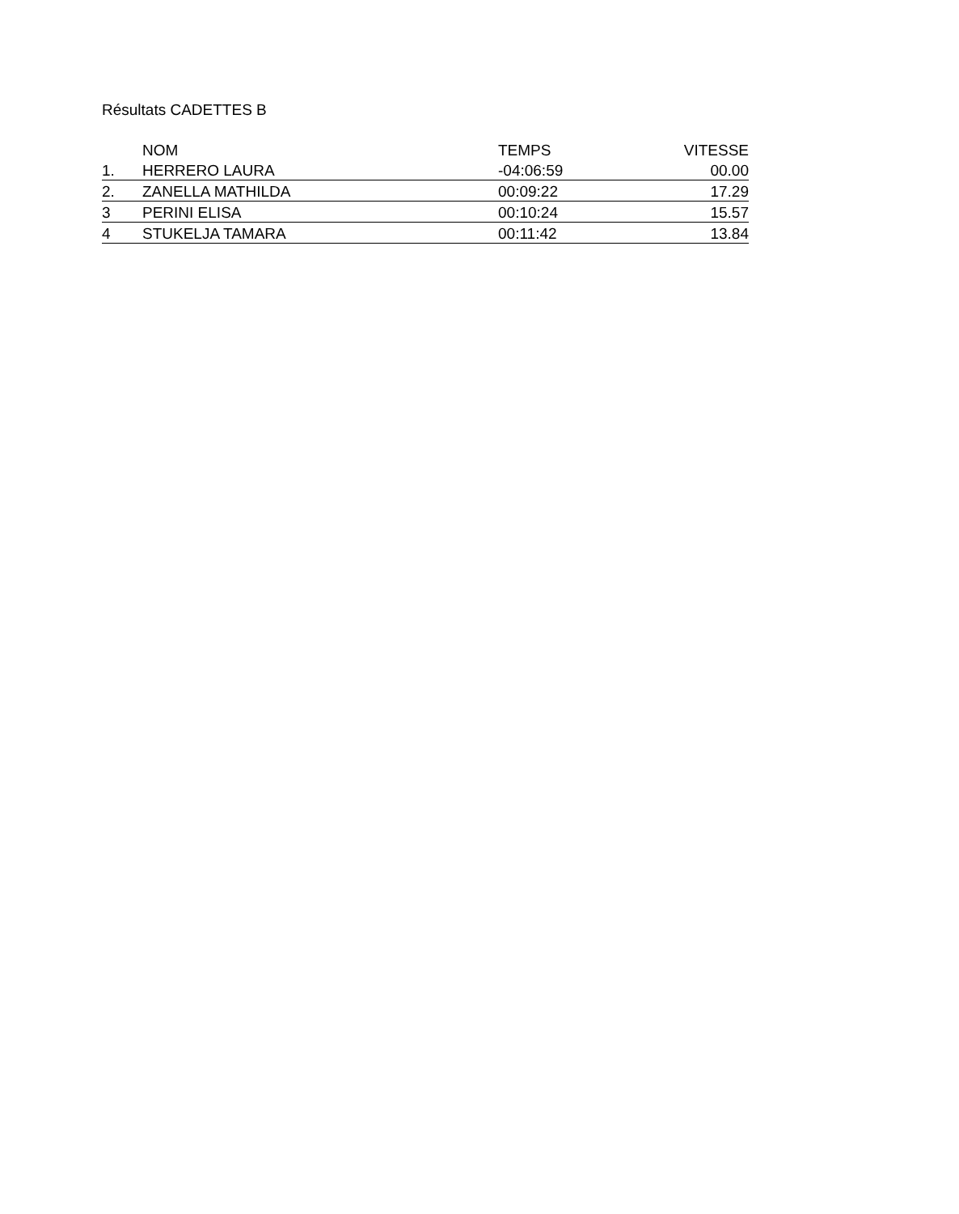Résultats CADETTES B
| | NOM | TEMPS | VITESSE |
| --- | --- | --- | --- |
| 1. | HERRERO LAURA | -04:06:59 | 00.00 |
| 2. | ZANELLA MATHILDA | 00:09:22 | 17.29 |
| 3 | PERINI ELISA | 00:10:24 | 15.57 |
| 4 | STUKELJA TAMARA | 00:11:42 | 13.84 |